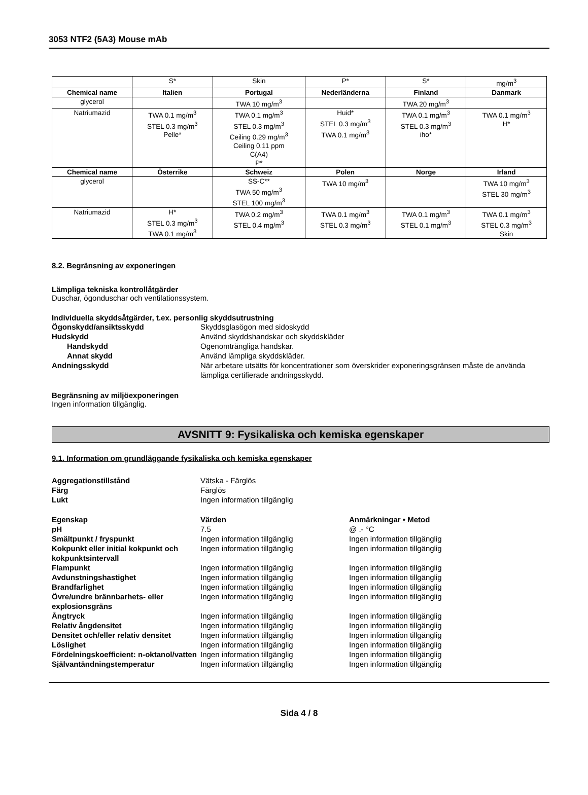3053 NTF2 (5A3) Mouse mAb
| | S* | Skin | P* | S* | mg/m<sup>3</sup> |
| Chemical name | Italien | Portugal | Nederländerna | Finland | Danmark |
| glycerol | | TWA 10 mg/m<sup>3</sup> | | TWA 20 mg/m<sup>3</sup> | |
| Natriumazid | TWA 0.1 mg/m<sup>3</sup> STEL 0.3 mg/m<sup>3</sup> Pelle* | TWA 0.1 mg/m<sup>3</sup> STEL 0.3 mg/m<sup>3</sup> Ceiling 0.29 mg/m<sup>3</sup> Ceiling 0.11 ppm C(A4) P* | Huid* STEL 0.3 mg/m<sup>3</sup> TWA 0.1 mg/m<sup>3</sup> | TWA 0.1 mg/m<sup>3</sup> STEL 0.3 mg/m<sup>3</sup> iho* | TWA 0.1 mg/m<sup>3</sup> H* |
| Chemical name | Österrike | Schweiz | Polen | Norge | Irland |
| glycerol | | SS-C** TWA 50 mg/m<sup>3</sup> STEL 100 mg/m<sup>3</sup> | TWA 10 mg/m<sup>3</sup> | | TWA 10 mg/m<sup>3</sup> STEL 30 mg/m<sup>3</sup> |
| Natriumazid | H* STEL 0.3 mg/m<sup>3</sup> TWA 0.1 mg/m<sup>3</sup> | TWA 0.2 mg/m<sup>3</sup> STEL 0.4 mg/m<sup>3</sup> | TWA 0.1 mg/m<sup>3</sup> STEL 0.3 mg/m<sup>3</sup> | TWA 0.1 mg/m<sup>3</sup> STEL 0.1 mg/m<sup>3</sup> | TWA 0.1 mg/m<sup>3</sup> STEL 0.3 mg/m<sup>3</sup> Skin |
8.2. Begränsning av exponeringen
Lämpliga tekniska kontrollåtgärder
Duschar, ögonduschar och ventilationssystem.
Individuella skyddsåtgärder, t.ex. personlig skyddsutrustning
Ögonskydd/ansiktsskydd Skyddsglasögon med sidoskydd
Hudskydd Använd skyddshandskar och skyddskläder
Handskydd Ogenomträngliga handskar.
Annat skydd Använd lämpliga skyddskläder.
Andningsskydd När arbetare utsätts för koncentrationer som överskrider exponeringsgränsen måste de använda lämpliga certifierade andningsskydd.
Begränsning av miljöexponeringen
Ingen information tillgänglig.
AVSNITT 9: Fysikaliska och kemiska egenskaper
9.1. Information om grundläggande fysikaliska och kemiska egenskaper
Aggregationstillstånd Vätska - Färglös
Färg Färglös
Lukt Ingen information tillgänglig
Egenskap Värden Anmärkningar • Metod
pH 7.5 @ .- °C
Smältpunkt / fryspunkt Ingen information tillgänglig Ingen information tillgänglig
Kokpunkt eller initial kokpunkt och kokpunktsintervall
Ingen information tillgänglig Ingen information tillgänglig
Flampunkt Ingen information tillgänglig Ingen information tillgänglig
Avdunstningshastighet Ingen information tillgänglig Ingen information tillgänglig
Brandfarlighet Ingen information tillgänglig Ingen information tillgänglig
Övre/undre brännbarhets- eller explosionsgräns
Ingen information tillgänglig Ingen information tillgänglig
Ångtryck Ingen information tillgänglig Ingen information tillgänglig
Relativ ångdensitet Ingen information tillgänglig Ingen information tillgänglig
Densitet och/eller relativ densitet
Ingen information tillgänglig Ingen information tillgänglig
Löslighet Ingen information tillgänglig Ingen information tillgänglig
Fördelningskoefficient: n-oktanol/vatten
Ingen information tillgänglig Ingen information tillgänglig
Självantändningstemperatur Ingen information tillgänglig Ingen information tillgänglig
Sida 4 / 8